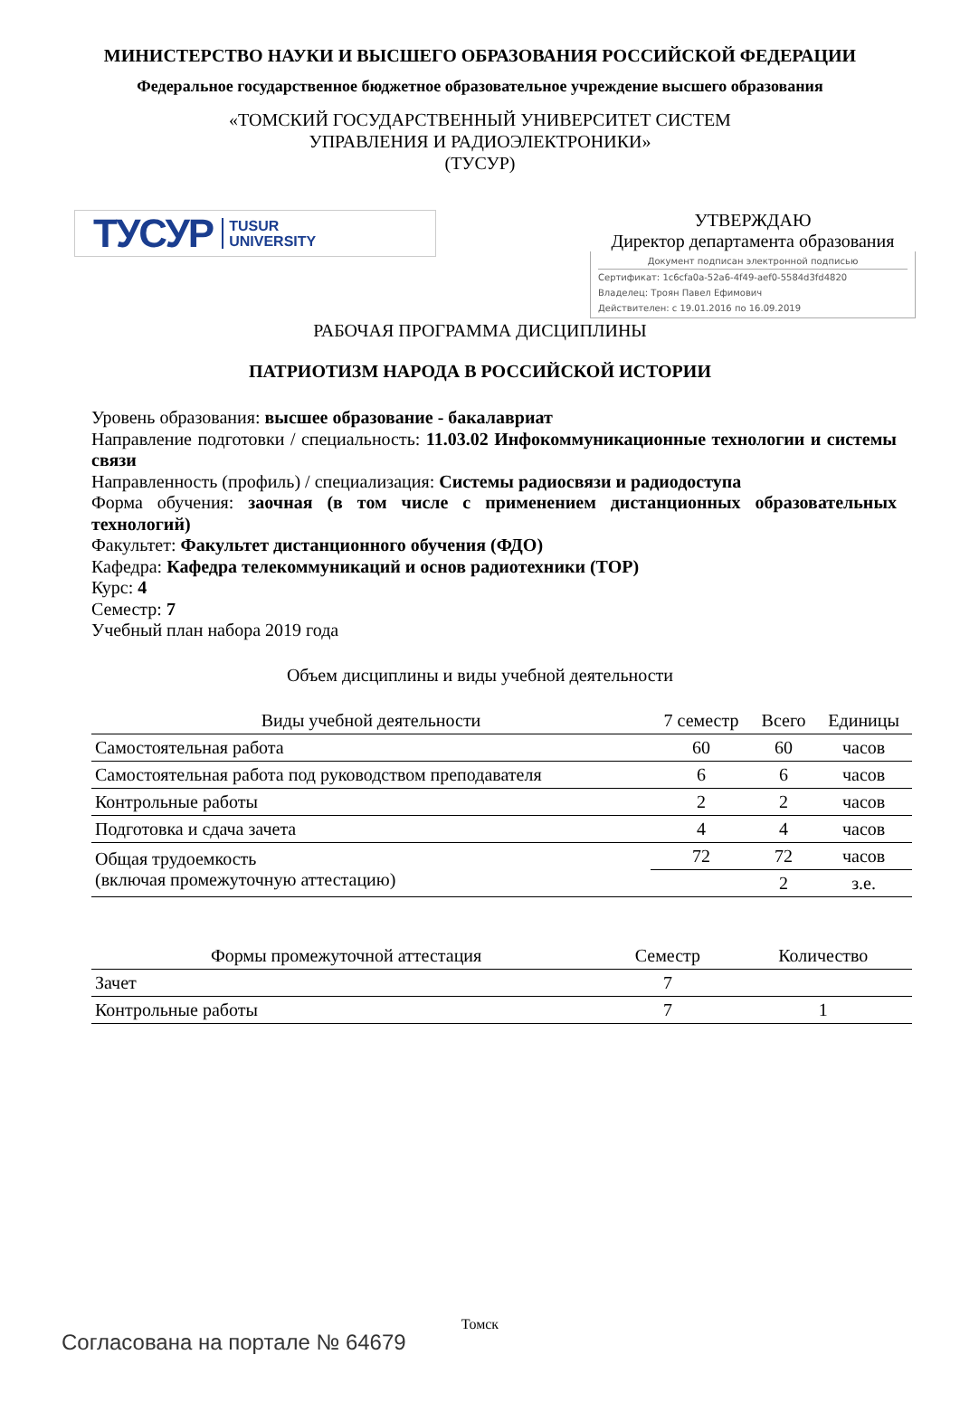МИНИСТЕРСТВО НАУКИ И ВЫСШЕГО ОБРАЗОВАНИЯ РОССИЙСКОЙ ФЕДЕРАЦИИ
Федеральное государственное бюджетное образовательное учреждение высшего образования
«ТОМСКИЙ ГОСУДАРСТВЕННЫЙ УНИВЕРСИТЕТ СИСТЕМ
УПРАВЛЕНИЯ И РАДИОЭЛЕКТРОНИКИ»
(ТУСУР)
ТУСУР TUSUR
UNIVERSITY
УТВЕРЖДАЮ
Директор департамента образования
Документ подписан электронной подписью
Сертификат: 1c6cfa0a-52a6-4f49-aef0-5584d3fd4820
Владелец: Троян Павел Ефимович
Действителен: с 19.01.2016 по 16.09.2019
РАБОЧАЯ ПРОГРАММА ДИСЦИПЛИНЫ
ПАТРИОТИЗМ НАРОДА В РОССИЙСКОЙ ИСТОРИИ
Уровень образования: высшее образование - бакалавриат
Направление подготовки / специальность: 11.03.02 Инфокоммуникационные технологии и системы связи
Направленность (профиль) / специализация: Системы радиосвязи и радиодоступа
Форма обучения: заочная (в том числе с применением дистанционных образовательных технологий)
Факультет: Факультет дистанционного обучения (ФДО)
Кафедра: Кафедра телекоммуникаций и основ радиотехники (ТОР)
Курс: 4
Семестр: 7
Учебный план набора 2019 года
Объем дисциплины и виды учебной деятельности
| Виды учебной деятельности | 7 семестр | Всего | Единицы |
| --- | --- | --- | --- |
| Самостоятельная работа | 60 | 60 | часов |
| Самостоятельная работа под руководством преподавателя | 6 | 6 | часов |
| Контрольные работы | 2 | 2 | часов |
| Подготовка и сдача зачета | 4 | 4 | часов |
| Общая трудоемкость (включая промежуточную аттестацию) | 72 | 72 | часов |
| | | 2 | з.е. |
| Формы промежуточной аттестация | Семестр | Количество |
| --- | --- | --- |
| Зачет | 7 | |
| Контрольные работы | 7 | 1 |
Томск
Согласована на портале № 64679